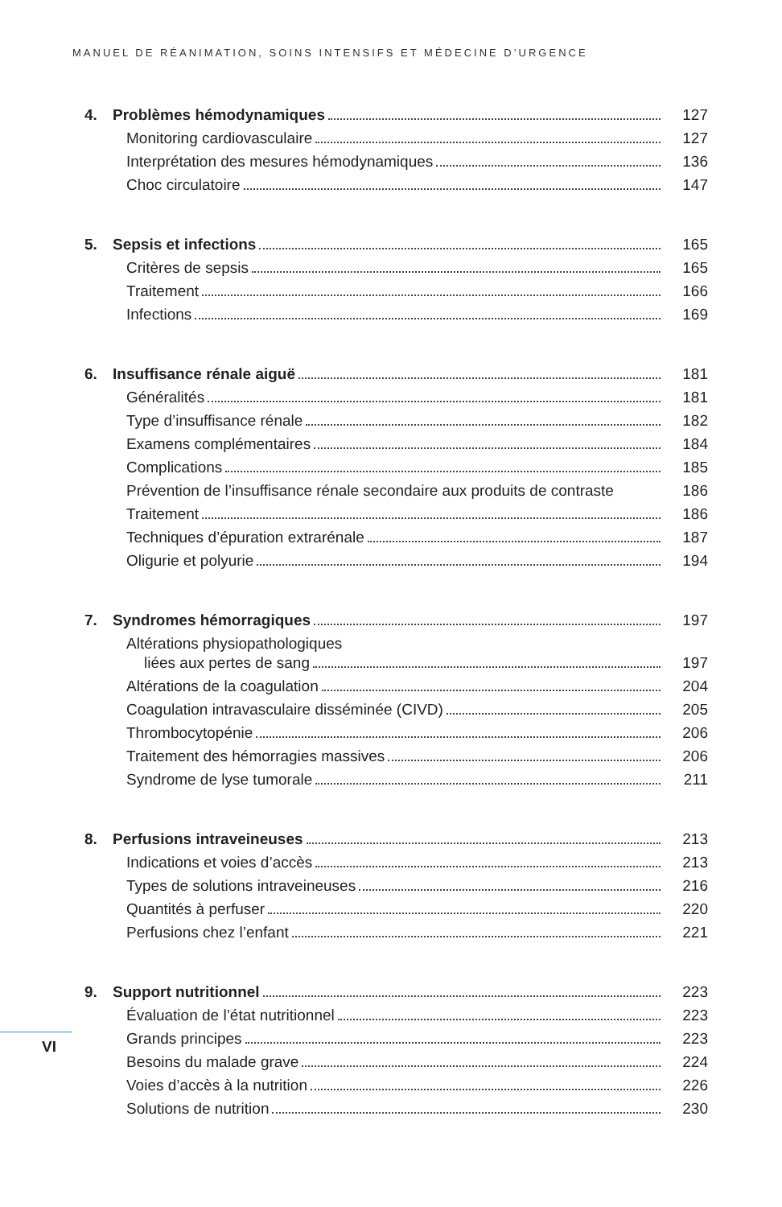MANUEL DE RÉANIMATION, SOINS INTENSIFS ET MÉDECINE D’URGENCE
4. Problèmes hémodynamiques 127
Monitoring cardiovasculaire 127
Interprétation des mesures hémodynamiques 136
Choc circulatoire 147
5. Sepsis et infections 165
Critères de sepsis 165
Traitement 166
Infections 169
6. Insuffisance rénale aiguë 181
Généralités 181
Type d’insuffisance rénale 182
Examens complémentaires 184
Complications 185
Prévention de l’insuffisance rénale secondaire aux produits de contraste 186
Traitement 186
Techniques d’épuration extrarénale 187
Oligurie et polyurie 194
7. Syndromes hémorragiques 197
Altérations physiopathologiques
liées aux pertes de sang 197
Altérations de la coagulation 204
Coagulation intravasculaire disséminée (CIVD) 205
Thrombocytopénie 206
Traitement des hémorragies massives 206
Syndrome de lyse tumorale 211
8. Perfusions intraveineuses 213
Indications et voies d’accès 213
Types de solutions intraveineuses 216
Quantités à perfuser 220
Perfusions chez l’enfant 221
9. Support nutritionnel 223
Évaluation de l’état nutritionnel 223
Grands principes 223
Besoins du malade grave 224
Voies d’accès à la nutrition 226
Solutions de nutrition 230
VI